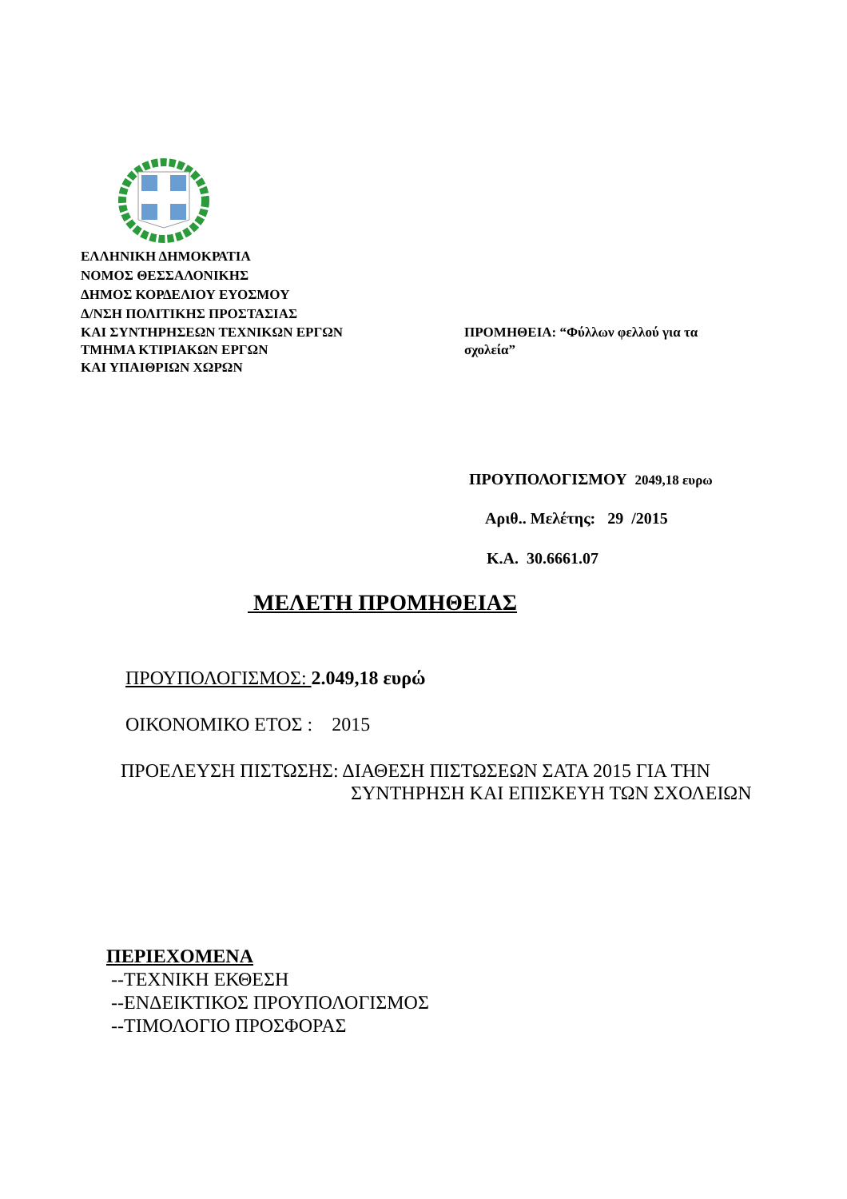ΕΛΛΗΝΙΚΗ ΔΗΜΟΚΡΑΤΙΑ
ΝΟΜΟΣ ΘΕΣΣΑΛΟΝΙΚΗΣ
ΔΗΜΟΣ ΚΟΡΔΕΛΙΟΥ ΕΥΟΣΜΟΥ
Δ/ΝΣΗ ΠΟΛΙΤΙΚΗΣ ΠΡΟΣΤΑΣΙΑΣ
ΚΑΙ ΣΥΝΤΗΡΗΣΕΩΝ ΤΕΧΝΙΚΩΝ ΕΡΓΩΝ
ΤΜΗΜΑ ΚΤΙΡΙΑΚΩΝ ΕΡΓΩΝ
ΚΑΙ ΥΠΑΙΘΡΙΩΝ ΧΩΡΩΝ
ΠΡΟΜΗΘΕΙΑ: “Φύλλων φελλού για τα σχολεία”
ΠΡΟΥΠΟΛΟΓΙΣΜΟΥ 2049,18 ευρω
Αριθ.. Μελέτης: 29 /2015
Κ.Α. 30.6661.07
ΜΕΛΕΤΗ ΠΡΟΜΗΘΕΙΑΣ
ΠΡΟΥΠΟΛΟΓΙΣΜΟΣ: 2.049,18 ευρώ
ΟΙΚΟΝΟΜΙΚΟ ΕΤΟΣ : 2015
ΠΡΟΕΛΕΥΣΗ ΠΙΣΤΩΣΗΣ: ΔΙΑΘΕΣΗ ΠΙΣΤΩΣΕΩΝ ΣΑΤΑ 2015 ΓΙΑ ΤΗΝ
ΣΥΝΤΗΡΗΣΗ ΚΑΙ ΕΠΙΣΚΕΥΗ ΤΩΝ ΣΧΟΛΕΙΩΝ
ΠΕΡΙΕΧΟΜΕΝΑ
--ΤΕΧΝΙΚΗ ΕΚΘΕΣΗ
--ΕΝΔΕΙΚΤΙΚΟΣ ΠΡΟΥΠΟΛΟΓΙΣΜΟΣ
--ΤΙΜΟΛΟΓΙΟ ΠΡΟΣΦΟΡΑΣ